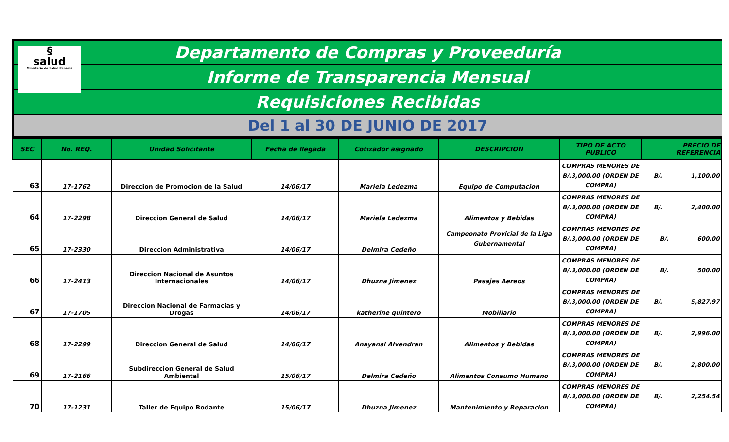§
salud
Ministerio de Salud Panamá
Departamento de Compras y Proveeduría
Informe de Transparencia Mensual
Requisiciones Recibidas
Del 1 al 30 DE JUNIO DE 2017
| SEC | No. REQ. | Unidad Solicitante | Fecha de llegada | Cotizador asignado | DESCRIPCION | TIPO DE ACTO PUBLICO | PRECIO DE REFERENCIA |
| --- | --- | --- | --- | --- | --- | --- | --- |
| 63 | 17-1762 | Direccion de Promocion de la Salud | 14/06/17 | Mariela Ledezma | Equipo de Computacion | COMPRAS MENORES DE B/.3,000.00 (ORDEN DE COMPRA) | B/. 1,100.00 |
| 64 | 17-2298 | Direccion General de Salud | 14/06/17 | Mariela Ledezma | Alimentos y Bebidas | COMPRAS MENORES DE B/.3,000.00 (ORDEN DE COMPRA) | B/. 2,400.00 |
| 65 | 17-2330 | Direccion Administrativa | 14/06/17 | Delmira Cedeño | Campeonato Provicial de la Liga Gubernamental | COMPRAS MENORES DE B/.3,000.00 (ORDEN DE COMPRA) | B/. 600.00 |
| 66 | 17-2413 | Direccion Nacional de Asuntos Internacionales | 14/06/17 | Dhuzna Jimenez | Pasajes Aereos | COMPRAS MENORES DE B/.3,000.00 (ORDEN DE COMPRA) | B/. 500.00 |
| 67 | 17-1705 | Direccion Nacional de Farmacias y Drogas | 14/06/17 | katherine quintero | Mobiliario | COMPRAS MENORES DE B/.3,000.00 (ORDEN DE COMPRA) | B/. 5,827.97 |
| 68 | 17-2299 | Direccion General de Salud | 14/06/17 | Anayansi Alvendran | Alimentos y Bebidas | COMPRAS MENORES DE B/.3,000.00 (ORDEN DE COMPRA) | B/. 2,996.00 |
| 69 | 17-2166 | Subdireccion General de Salud Ambiental | 15/06/17 | Delmira Cedeño | Alimentos Consumo Humano | COMPRAS MENORES DE B/.3,000.00 (ORDEN DE COMPRA) | B/. 2,800.00 |
| 70 | 17-1231 | Taller de Equipo Rodante | 15/06/17 | Dhuzna Jimenez | Mantenimiento y Reparacion | COMPRAS MENORES DE B/.3,000.00 (ORDEN DE COMPRA) | B/. 2,254.54 |